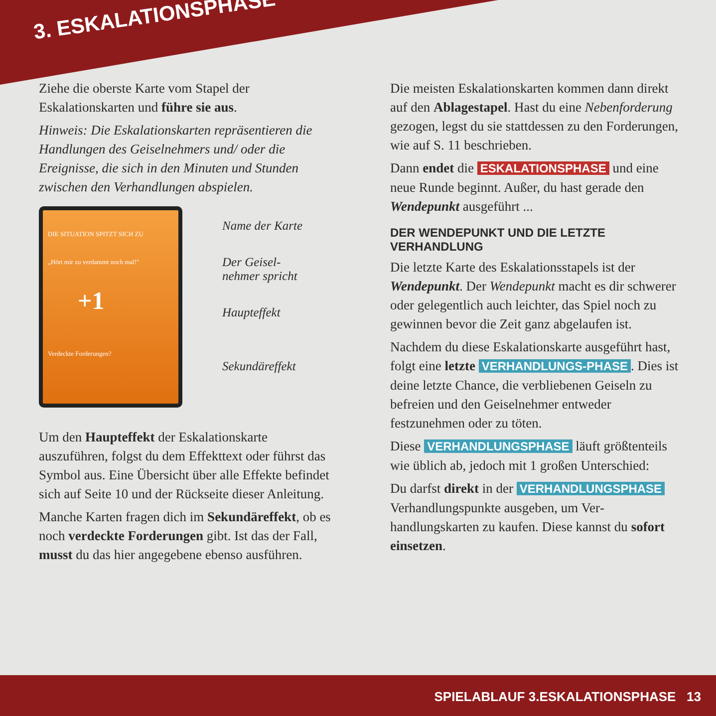3. ESKALATIONSPHASE
Ziehe die oberste Karte vom Stapel der Eskalationskarten und führe sie aus.
Hinweis: Die Eskalationskarten repräsentieren die Handlungen des Geiselnehmers und/ oder die Ereignisse, die sich in den Minuten und Stunden zwischen den Verhandlungen abspielen.
DIE SITUATION SPITZT SICH ZU
„Hört mir zu verdammt noch mal!"
+1
Verdeckte Forderungen?
Name der Karte
Der Geisel-
nehmer spricht
Haupteffekt
Sekundäreffekt
Um den Haupteffekt der Eskalationskarte auszuführen, folgst du dem Effekttext oder führst das Symbol aus. Eine Übersicht über alle Effekte befindet sich auf Seite 10 und der Rückseite dieser Anleitung.
Manche Karten fragen dich im Sekundär­effekt, ob es noch verdeckte Forderungen gibt. Ist das der Fall, musst du das hier an­gegebene ebenso ausführen.
Die meisten Eskalationskarten kommen dann direkt auf den Ablagestapel. Hast du eine Nebenforderung gezogen, legst du sie stattdessen zu den Forderungen, wie auf S. 11 beschrieben.
Dann endet die ESKALATIONSPHASE und eine neue Runde beginnt. Außer, du hast gerade den Wendepunkt ausgeführt ...
DER WENDEPUNKT UND DIE LETZTE VERHANDLUNG
Die letzte Karte des Eskalationsstapels ist der Wendepunkt. Der Wendepunkt macht es dir schwerer oder gelegentlich auch leichter, das Spiel noch zu gewinnen bevor die Zeit ganz abgelaufen ist.
Nachdem du diese Eskalationskarte aus­geführt hast, folgt eine letzte VERHANDLUNGS-PHASE. Dies ist deine letzte Chance, die verbliebenen Geiseln zu befreien und den Geiselnehmer entweder festzunehmen oder zu töten.
Diese VERHANDLUNGSPHASE läuft größtenteils wie üblich ab, jedoch mit 1 großen Unter­schied:
Du darfst direkt in der VERHANDLUNGSPHASE Verhandlungspunkte ausgeben, um Ver­handlungskarten zu kaufen. Diese kannst du sofort einsetzen.
SPIELABLAUF 3.ESKALATIONSPHASE 13